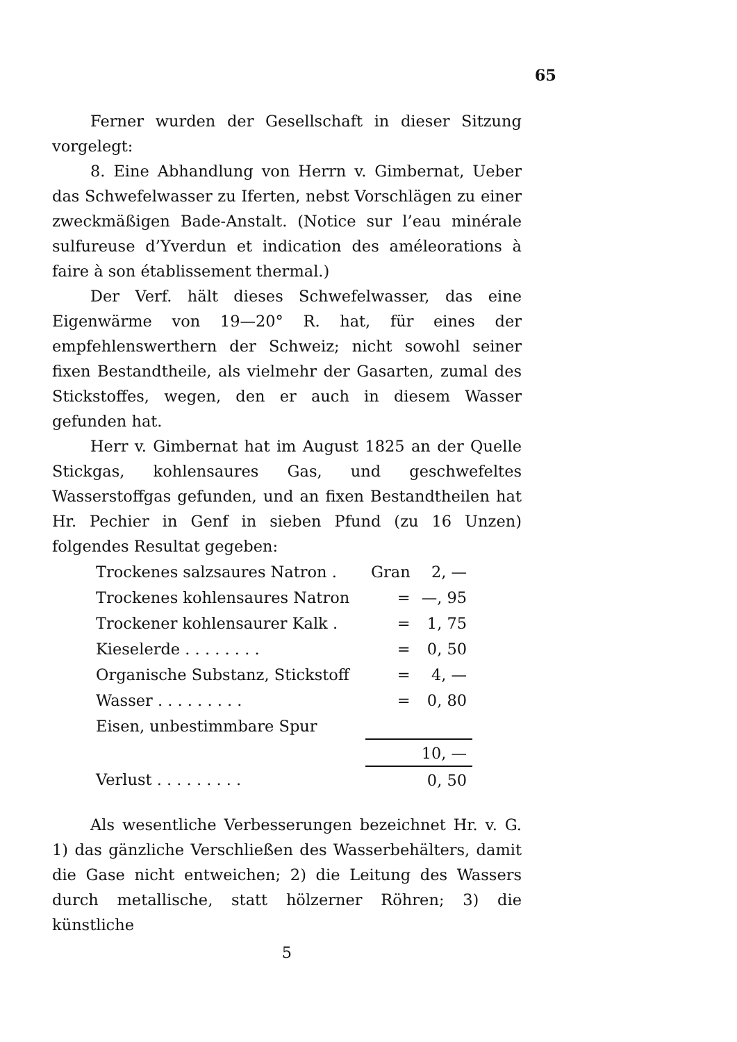65
Ferner wurden der Gesellschaft in dieser Sitzung vorgelegt:
8. Eine Abhandlung von Herrn v. Gimbernat, Ueber das Schwefelwasser zu Iferten, nebst Vorschlägen zu einer zweckmäßigen Bade-Anstalt. (Notice sur l’eau minérale sulfureuse d’Yverdun et indication des améleorations à faire à son établissement thermal.)
Der Verf. hält dieses Schwefelwasser, das eine Eigenwärme von 19—20° R. hat, für eines der empfehlenswerthern der Schweiz; nicht sowohl seiner fixen Bestandtheile, als vielmehr der Gasarten, zumal des Stickstoffes, wegen, den er auch in diesem Wasser gefunden hat.
Herr v. Gimbernat hat im August 1825 an der Quelle Stickgas, kohlensaures Gas, und geschwefeltes Wasserstoffgas gefunden, und an fixen Bestandtheilen hat Hr. Pechier in Genf in sieben Pfund (zu 16 Unzen) folgendes Resultat gegeben:
| Trockenes salzsaures Natron . | Gran | 2, — |
| Trockenes kohlensaures Natron | = | —, 95 |
| Trockener kohlensaurer Kalk . | = | 1, 75 |
| Kieselerde . . . . . . . . | = | 0, 50 |
| Organische Substanz, Stickstoff | = | 4, — |
| Wasser . . . . . . . . . | = | 0, 80 |
| Eisen, unbestimmbare Spur | | |
| | | 10, — |
| Verlust . . . . . . . . . | | 0, 50 |
Als wesentliche Verbesserungen bezeichnet Hr. v. G. 1) das gänzliche Verschließen des Wasserbehälters, damit die Gase nicht entweichen; 2) die Leitung des Wassers durch metallische, statt hölzerner Röhren; 3) die künstliche
5